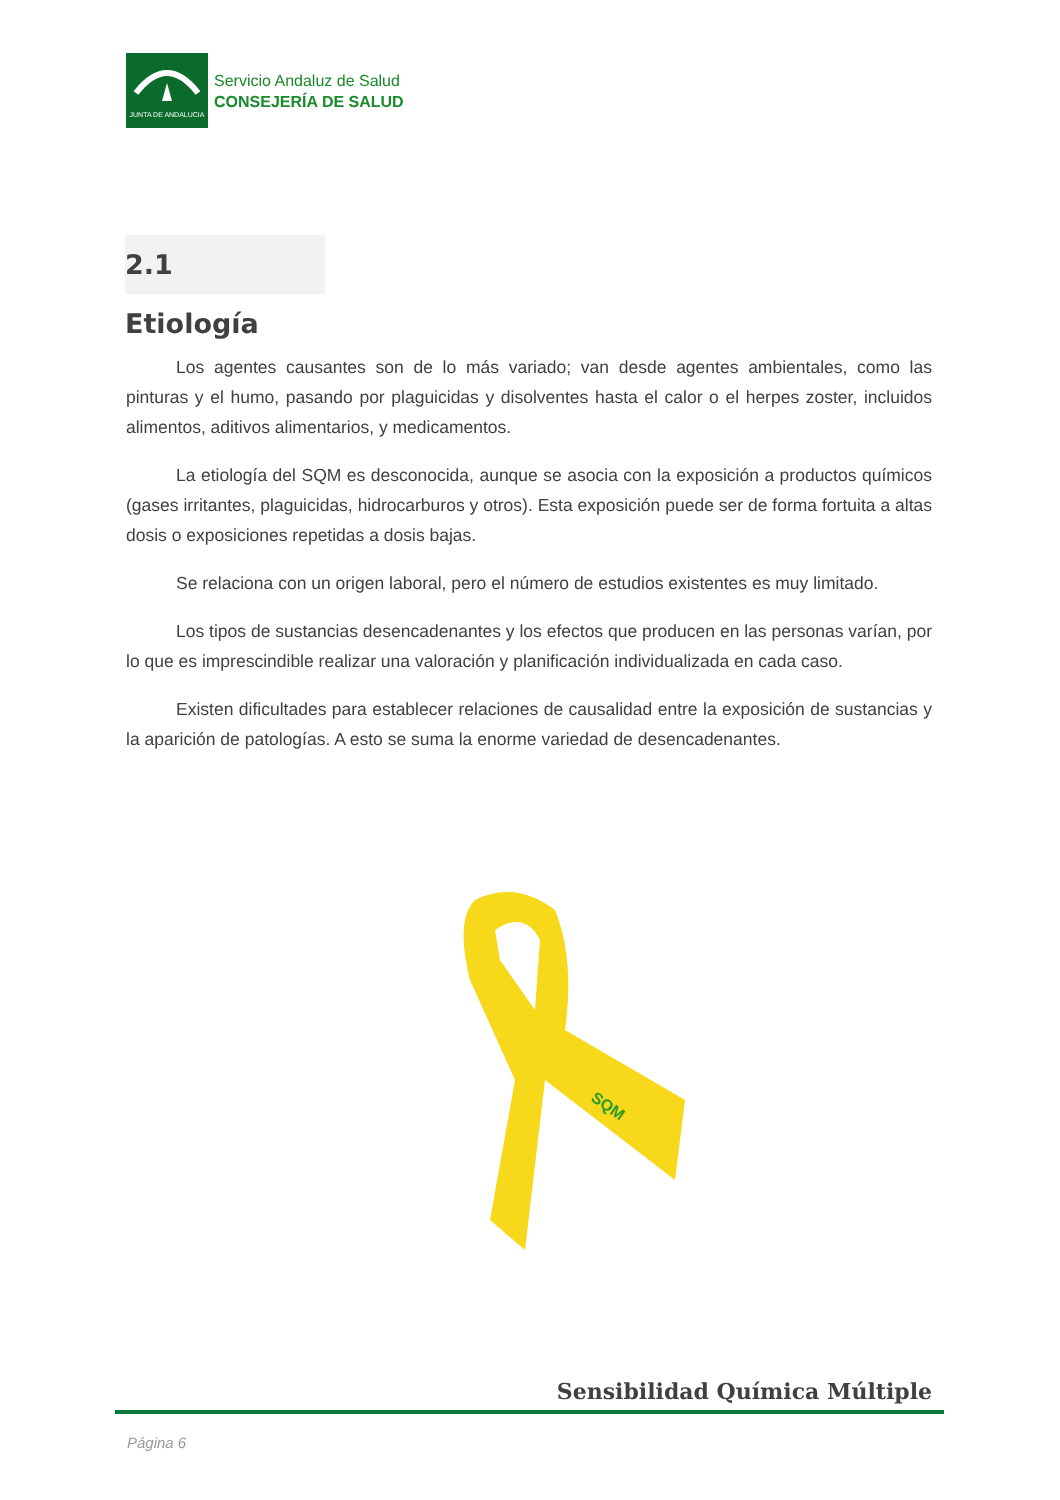JUNTA DE ANDALUCIA
Servicio Andaluz de Salud
CONSEJERÍA DE SALUD
2.1 Etiología
Los agentes causantes son de lo más variado; van desde agentes ambientales, como las pinturas y el humo, pasando por plaguicidas y disolventes hasta el calor o el herpes zoster, incluidos alimentos, aditivos alimentarios, y medicamentos.
La etiología del SQM es desconocida, aunque se asocia con la exposición a productos químicos (gases irritantes, plaguicidas, hidrocarburos y otros). Esta exposición puede ser de forma fortuita a altas dosis o exposiciones repetidas a dosis bajas.
Se relaciona con un origen laboral, pero el número de estudios existentes es muy limitado.
Los tipos de sustancias desencadenantes y los efectos que producen en las personas varían, por lo que es imprescindible realizar una valoración y planificación individualizada en cada caso.
Existen dificultades para establecer relaciones de causalidad entre la exposición de sustancias y la aparición de patologías. A esto se suma la enorme variedad de desencadenantes.
SQM
Sensibilidad Química Múltiple
Página 6